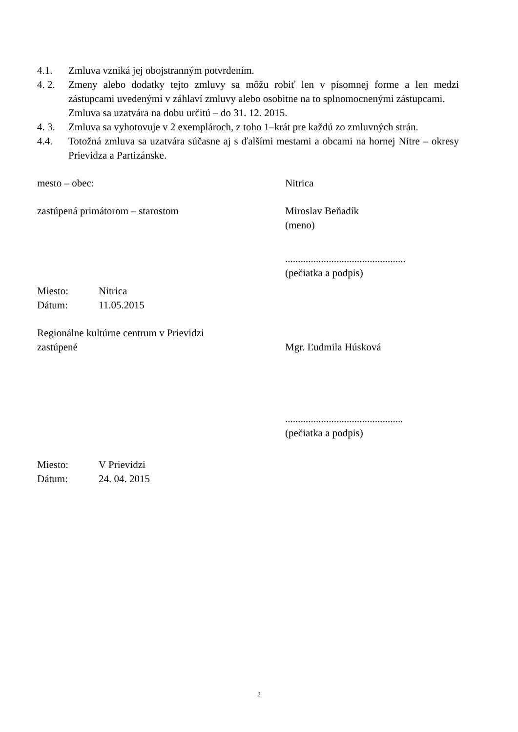4.1. Zmluva vzniká jej obojstranným potvrdením.
4. 2. Zmeny alebo dodatky tejto zmluvy sa môžu robiť len v písomnej forme a len medzi zástupcami uvedenými v záhlaví zmluvy alebo osobitne na to splnomocnenými zástupcami.
Zmluva sa uzatvára na dobu určitú – do 31. 12. 2015.
4. 3. Zmluva sa vyhotovuje v 2 exemplároch, z toho 1–krát pre každú zo zmluvných strán.
4.4. Totožná zmluva sa uzatvára súčasne aj s ďalšími mestami a obcami na hornej Nitre – okresy Prievidza a Partizánske.
mesto – obec: Nitrica
zastúpená primátorom – starostom Miroslav Beňadík
(meno)
...............................................
(pečiatka a podpis)
Miesto: Nitrica
Dátum: 11.05.2015
Regionálne kultúrne centrum v Prievidzi
zastúpené Mgr. Ľudmila Húsková
..............................................
(pečiatka a podpis)
Miesto: V Prievidzi
Dátum: 24. 04. 2015
2